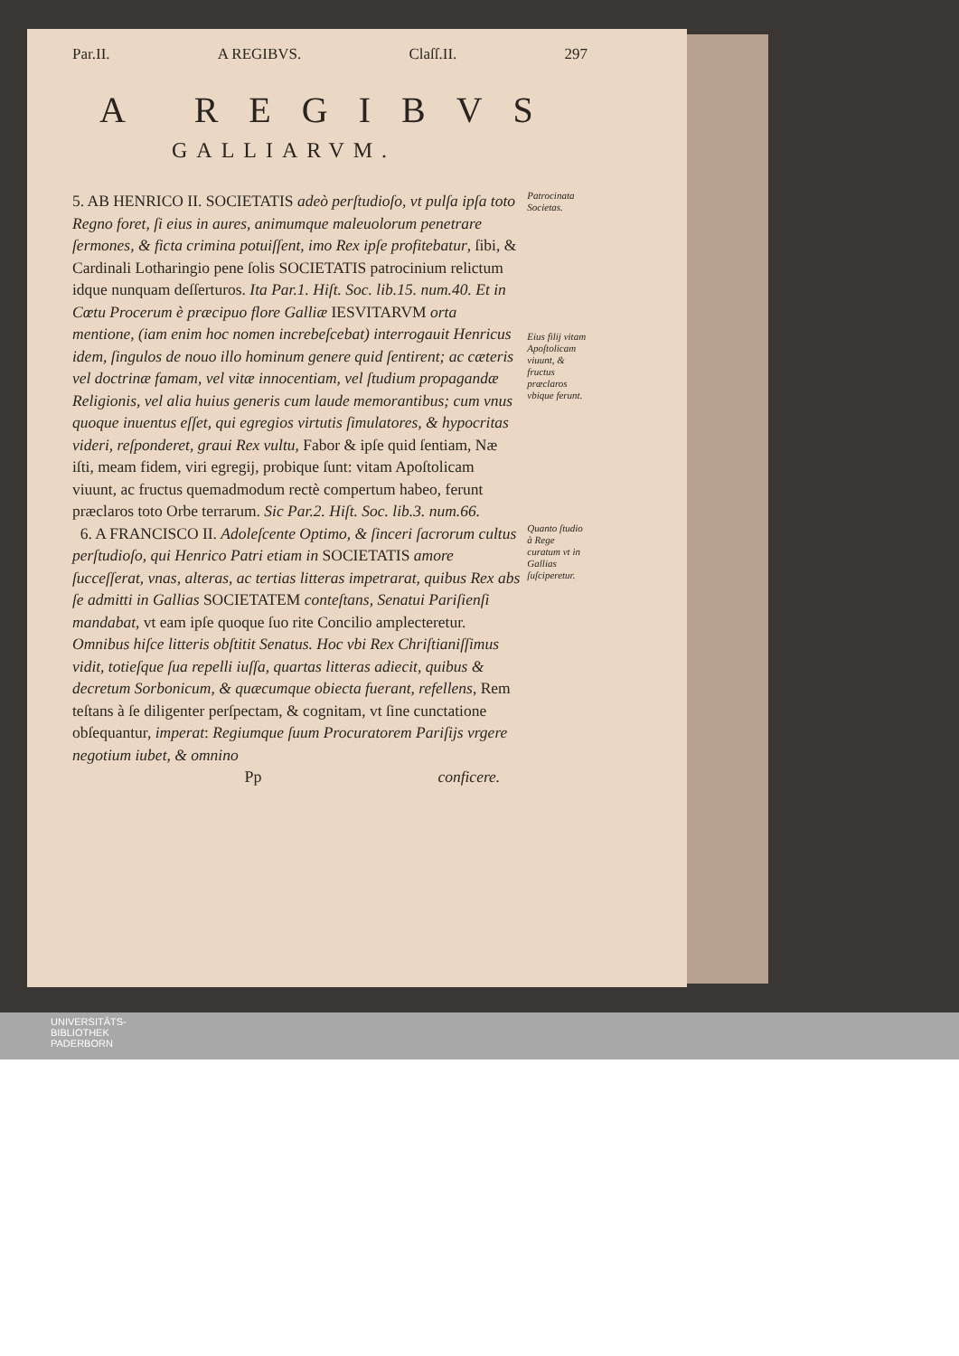Par.II. A REGIBVS. Claſſ.II. 297
A REGIBVS
GALLIARVM.
5. AB HENRICO II. SOCIETATIS adeò perſtudioſo, vt pulſa ipſa toto Regno foret, ſi eius in aures, animumque maleuolorum penetrare ſermones, & ficta crimina potuiſſent, imo Rex ipſe profitebatur, ſibi, & Cardinali Lotharingio pene ſolis SOCIETATIS patrocinium relictum idque nunquam deſſerturos. Ita Par.1. Hiſt. Soc. lib.15. num.40. Et in Cœtu Procerum è præcipuo flore Galliæ IESVITARVM orta mentione, (iam enim hoc nomen increbeſcebat) interrogauit Henricus idem, ſingulos de nouo illo hominum genere quid ſentirent; ac cæteris vel doctrinæ famam, vel vitæ innocentiam, vel ſtudium propagandæ Religionis, vel alia huius generis cum laude memorantibus; cum vnus quoque inuentus eſſet, qui egregios virtutis ſimulatores, & hypocritas videri, reſponderet, graui Rex vultu, Fabor & ipſe quid ſentiam, Næ iſti, meam fidem, viri egregij, probique ſunt: vitam Apoſtolicam viuunt, ac fructus quemadmodum rectè compertum habeo, ferunt præclaros toto Orbe terrarum. Sic Par.2. Hiſt. Soc. lib.3. num.66.
Patrocinata Societas.
Eius filij vitam Apoſtolicam viuunt, & fructus præclaros vbique ferunt.
6. A FRANCISCO II. Adoleſcente Optimo, & ſinceri ſacrorum cultus perſtudioſo, qui Henrico Patri etiam in SOCIETATIS amore ſucceſſerat, vnas, alteras, ac tertias litteras impetrarat, quibus Rex abs ſe admitti in Gallias SOCIETATEM conteſtans, Senatui Pariſienſi mandabat, vt eam ipſe quoque ſuo rite Concilio amplecteretur. Omnibus hiſce litteris obſtitit Senatus. Hoc vbi Rex Chriſtianiſſimus vidit, totieſque ſua repelli iuſſa, quartas litteras adiecit, quibus & decretum Sorbonicum, & quæcumque obiecta fuerant, refellens, Rem teſtans à ſe diligenter perſpectam, & cognitam, vt ſine cunctatione obſequantur, imperat: Regiumque ſuum Procuratorem Pariſijs vrgere negotium iubet, & omnino
Quanto ſtudio à Rege curatum vt in Gallias ſuſciperetur.
Pp conficere.
UNIVERSITÄTS-
BIBLIOTHEK
PADERBORN